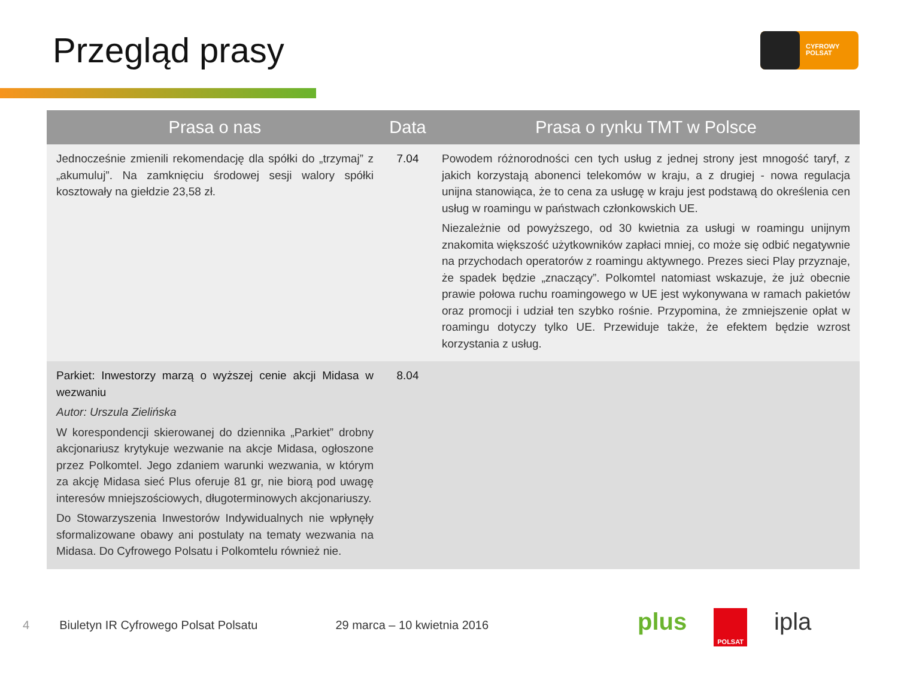Przegląd prasy
CYFROWY
POLSAT
| Prasa o nas | Data | Prasa o rynku TMT w Polsce |
| --- | --- | --- |
| Jednocześnie zmienili rekomendację dla spółki do „trzymaj” z „akumuluj”. Na zamknięciu środowej sesji walory spółki kosztowały na giełdzie 23,58 zł. | 7.04 | Powodem różnorodności cen tych usług z jednej strony jest mnogość taryf, z jakich korzystają abonenci telekomów w kraju, a z drugiej - nowa regulacja unijna stanowiąca, że to cena za usługę w kraju jest podstawą do określenia cen usług w roamingu w państwach członkowskich UE. Niezależnie od powyższego, od 30 kwietnia za usługi w roamingu unijnym znakomita większość użytkowników zapłaci mniej, co może się odbić negatywnie na przychodach operatorów z roamingu aktywnego. Prezes sieci Play przyznaje, że spadek będzie „znaczący”. Polkomtel natomiast wskazuje, że już obecnie prawie połowa ruchu roamingowego w UE jest wykonywana w ramach pakietów oraz promocji i udział ten szybko rośnie. Przypomina, że zmniejszenie opłat w roamingu dotyczy tylko UE. Przewiduje także, że efektem będzie wzrost korzystania z usług. |
| Parkiet: Inwestorzy marzą o wyższej cenie akcji Midasa w wezwaniu Autor: Urszula Zielińska W korespondencji skierowanej do dziennika „Parkiet” drobny akcjonariusz krytykuje wezwanie na akcje Midasa, ogłoszone przez Polkomtel. Jego zdaniem warunki wezwania, w którym za akcję Midasa sieć Plus oferuje 81 gr, nie biorą pod uwagę interesów mniejszościowych, długoterminowych akcjonariuszy. Do Stowarzyszenia Inwestorów Indywidualnych nie wpłynęły sformalizowane obawy ani postulaty na tematy wezwania na Midasa. Do Cyfrowego Polsatu i Polkomtelu również nie. | 8.04 | |
4 Biuletyn IR Cyfrowego Polsat Polsatu 29 marca – 10 kwietnia 2016
plus POLSAT ipla